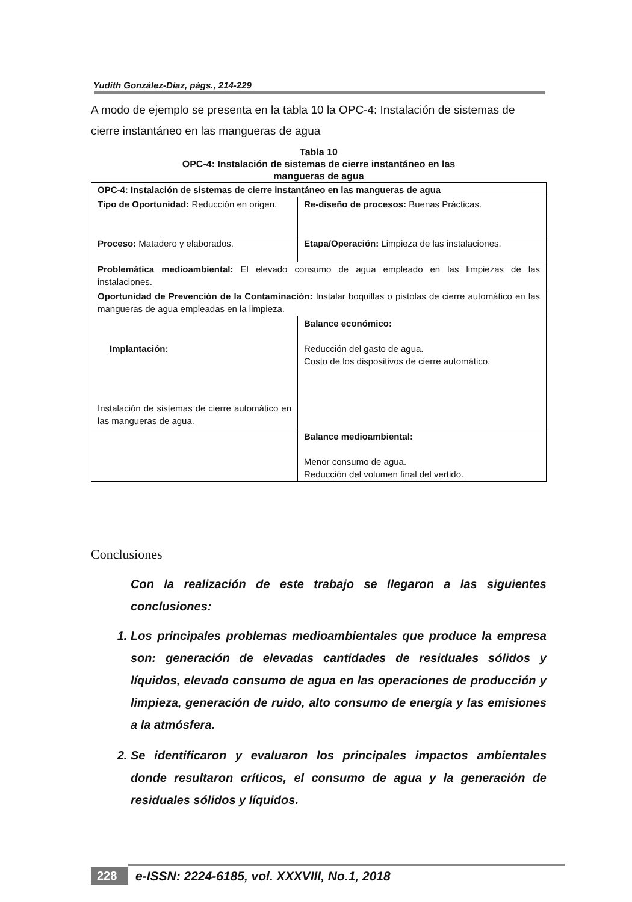Yudith González-Díaz, págs., 214-229
A modo de ejemplo se presenta en la tabla 10 la OPC-4: Instalación de sistemas de cierre instantáneo en las mangueras de agua
Tabla 10
OPC-4: Instalación de sistemas de cierre instantáneo en las
mangueras de agua
| OPC-4: Instalación de sistemas de cierre instantáneo en las mangueras de agua | |
| Tipo de Oportunidad: Reducción en origen. | Re-diseño de procesos: Buenas Prácticas. |
| Proceso: Matadero y elaborados. | Etapa/Operación: Limpieza de las instalaciones. |
| Problemática medioambiental: El elevado consumo de agua empleado en las limpiezas de las instalaciones. | |
| Oportunidad de Prevención de la Contaminación: Instalar boquillas o pistolas de cierre automático en las mangueras de agua empleadas en la limpieza. | |
| Implantación: Instalación de sistemas de cierre automático en las mangueras de agua. | Balance económico: Reducción del gasto de agua. Costo de los dispositivos de cierre automático. |
| | Balance medioambiental: Menor consumo de agua. Reducción del volumen final del vertido. |
Conclusiones
Con la realización de este trabajo se llegaron a las siguientes conclusiones:
1. Los principales problemas medioambientales que produce la empresa son: generación de elevadas cantidades de residuales sólidos y líquidos, elevado consumo de agua en las operaciones de producción y limpieza, generación de ruido, alto consumo de energía y las emisiones a la atmósfera.
2. Se identificaron y evaluaron los principales impactos ambientales donde resultaron críticos, el consumo de agua y la generación de residuales sólidos y líquidos.
228 e-ISSN: 2224-6185, vol. XXXVIII, No.1, 2018